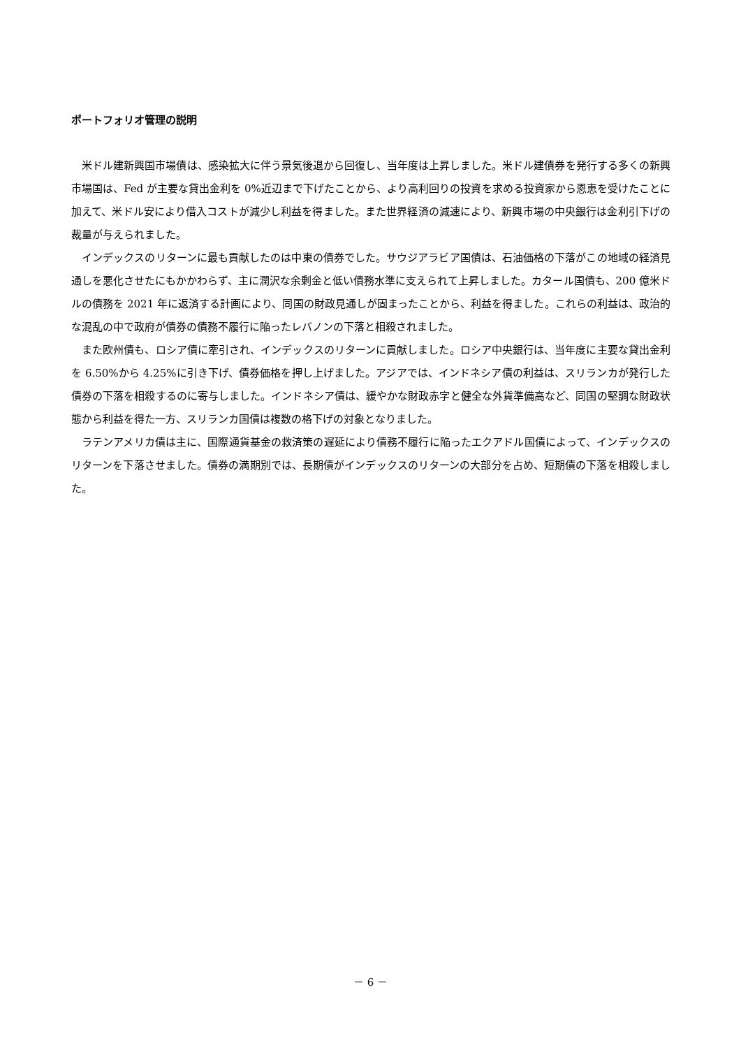ポートフォリオ管理の説明
米ドル建新興国市場債は、感染拡大に伴う景気後退から回復し、当年度は上昇しました。米ドル建債券を発行する多くの新興市場国は、Fed が主要な貸出金利を 0%近辺まで下げたことから、より高利回りの投資を求める投資家から恩恵を受けたことに加えて、米ドル安により借入コストが減少し利益を得ました。また世界経済の減速により、新興市場の中央銀行は金利引下げの裁量が与えられました。
インデックスのリターンに最も貢献したのは中東の債券でした。サウジアラビア国債は、石油価格の下落がこの地域の経済見通しを悪化させたにもかかわらず、主に潤沢な余剰金と低い債務水準に支えられて上昇しました。カタール国債も、200 億米ドルの債務を 2021 年に返済する計画により、同国の財政見通しが固まったことから、利益を得ました。これらの利益は、政治的な混乱の中で政府が債券の債務不履行に陥ったレバノンの下落と相殺されました。
また欧州債も、ロシア債に牽引され、インデックスのリターンに貢献しました。ロシア中央銀行は、当年度に主要な貸出金利を 6.50%から 4.25%に引き下げ、債券価格を押し上げました。アジアでは、インドネシア債の利益は、スリランカが発行した債券の下落を相殺するのに寄与しました。インドネシア債は、緩やかな財政赤字と健全な外貨準備高など、同国の堅調な財政状態から利益を得た一方、スリランカ国債は複数の格下げの対象となりました。
ラテンアメリカ債は主に、国際通貨基金の救済策の遅延により債務不履行に陥ったエクアドル国債によって、インデックスのリターンを下落させました。債券の満期別では、長期債がインデックスのリターンの大部分を占め、短期債の下落を相殺しました。
－ 6 －